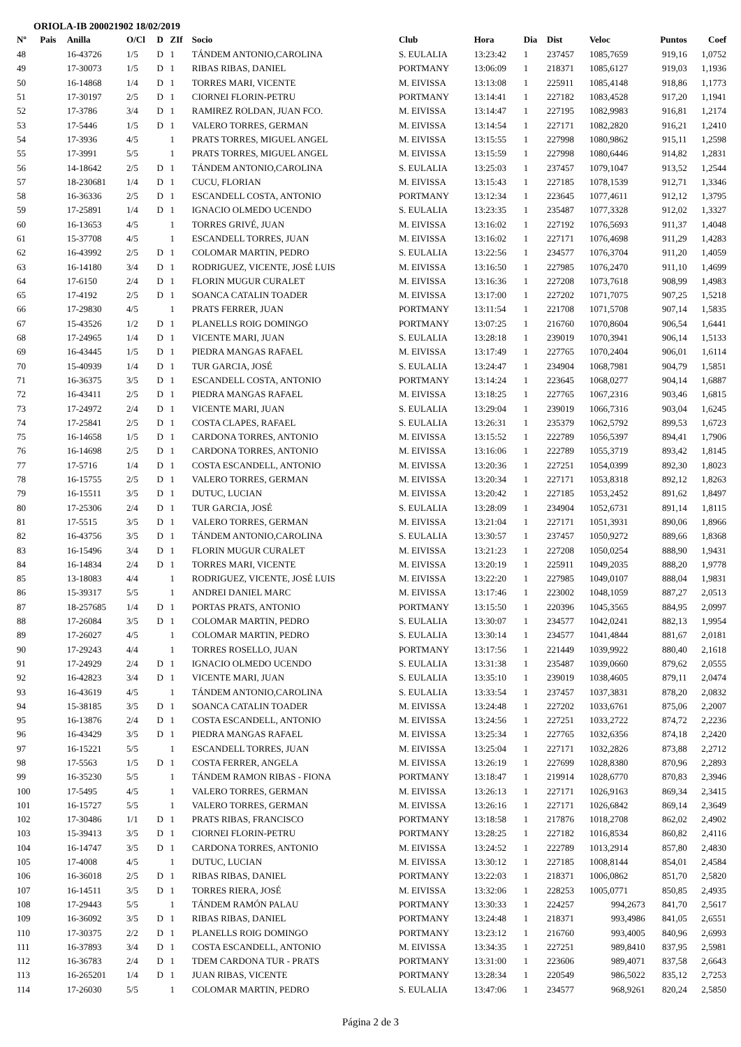ORIOLA-IB 200021902 18/02/2019
| Nº | Pais | Anilla | O/Cl | D | ZIf | Socio | Club | Hora | Dia | Dist | Veloc | Puntos | Coef |
| --- | --- | --- | --- | --- | --- | --- | --- | --- | --- | --- | --- | --- | --- |
| 48 | | 16-43726 | 1/5 | D | 1 | TÁNDEM ANTONIO,CAROLINA | S. EULALIA | 13:23:42 | 1 | 237457 | 1085,7659 | 919,16 | 1,0752 |
| 49 | | 17-30073 | 1/5 | D | 1 | RIBAS RIBAS, DANIEL | PORTMANY | 13:06:09 | 1 | 218371 | 1085,6127 | 919,03 | 1,1936 |
| 50 | | 16-14868 | 1/4 | D | 1 | TORRES MARI, VICENTE | M. EIVISSA | 13:13:08 | 1 | 225911 | 1085,4148 | 918,86 | 1,1773 |
| 51 | | 17-30197 | 2/5 | D | 1 | CIORNEI FLORIN-PETRU | PORTMANY | 13:14:41 | 1 | 227182 | 1083,4528 | 917,20 | 1,1941 |
| 52 | | 17-3786 | 3/4 | D | 1 | RAMIREZ ROLDAN, JUAN FCO. | M. EIVISSA | 13:14:47 | 1 | 227195 | 1082,9983 | 916,81 | 1,2174 |
| 53 | | 17-5446 | 1/5 | D | 1 | VALERO TORRES, GERMAN | M. EIVISSA | 13:14:54 | 1 | 227171 | 1082,2820 | 916,21 | 1,2410 |
| 54 | | 17-3936 | 4/5 | | 1 | PRATS TORRES, MIGUEL ANGEL | M. EIVISSA | 13:15:55 | 1 | 227998 | 1080,9862 | 915,11 | 1,2598 |
| 55 | | 17-3991 | 5/5 | | 1 | PRATS TORRES, MIGUEL ANGEL | M. EIVISSA | 13:15:59 | 1 | 227998 | 1080,6446 | 914,82 | 1,2831 |
| 56 | | 14-18642 | 2/5 | D | 1 | TÁNDEM ANTONIO,CAROLINA | S. EULALIA | 13:25:03 | 1 | 237457 | 1079,1047 | 913,52 | 1,2544 |
| 57 | | 18-230681 | 1/4 | D | 1 | CUCU, FLORIAN | M. EIVISSA | 13:15:43 | 1 | 227185 | 1078,1539 | 912,71 | 1,3346 |
| 58 | | 16-36336 | 2/5 | D | 1 | ESCANDELL COSTA, ANTONIO | PORTMANY | 13:12:34 | 1 | 223645 | 1077,4611 | 912,12 | 1,3795 |
| 59 | | 17-25891 | 1/4 | D | 1 | IGNACIO OLMEDO UCENDO | S. EULALIA | 13:23:35 | 1 | 235487 | 1077,3328 | 912,02 | 1,3327 |
| 60 | | 16-13653 | 4/5 | | 1 | TORRES GRIVÉ, JUAN | M. EIVISSA | 13:16:02 | 1 | 227192 | 1076,5693 | 911,37 | 1,4048 |
| 61 | | 15-37708 | 4/5 | | 1 | ESCANDELL TORRES, JUAN | M. EIVISSA | 13:16:02 | 1 | 227171 | 1076,4698 | 911,29 | 1,4283 |
| 62 | | 16-43992 | 2/5 | D | 1 | COLOMAR MARTIN, PEDRO | S. EULALIA | 13:22:56 | 1 | 234577 | 1076,3704 | 911,20 | 1,4059 |
| 63 | | 16-14180 | 3/4 | D | 1 | RODRIGUEZ, VICENTE, JOSÉ LUIS | M. EIVISSA | 13:16:50 | 1 | 227985 | 1076,2470 | 911,10 | 1,4699 |
| 64 | | 17-6150 | 2/4 | D | 1 | FLORIN MUGUR CURALET | M. EIVISSA | 13:16:36 | 1 | 227208 | 1073,7618 | 908,99 | 1,4983 |
| 65 | | 17-4192 | 2/5 | D | 1 | SOANCA CATALIN TOADER | M. EIVISSA | 13:17:00 | 1 | 227202 | 1071,7075 | 907,25 | 1,5218 |
| 66 | | 17-29830 | 4/5 | | 1 | PRATS FERRER, JUAN | PORTMANY | 13:11:54 | 1 | 221708 | 1071,5708 | 907,14 | 1,5835 |
| 67 | | 15-43526 | 1/2 | D | 1 | PLANELLS ROIG DOMINGO | PORTMANY | 13:07:25 | 1 | 216760 | 1070,8604 | 906,54 | 1,6441 |
| 68 | | 17-24965 | 1/4 | D | 1 | VICENTE MARI, JUAN | S. EULALIA | 13:28:18 | 1 | 239019 | 1070,3941 | 906,14 | 1,5133 |
| 69 | | 16-43445 | 1/5 | D | 1 | PIEDRA MANGAS RAFAEL | M. EIVISSA | 13:17:49 | 1 | 227765 | 1070,2404 | 906,01 | 1,6114 |
| 70 | | 15-40939 | 1/4 | D | 1 | TUR GARCIA, JOSÉ | S. EULALIA | 13:24:47 | 1 | 234904 | 1068,7981 | 904,79 | 1,5851 |
| 71 | | 16-36375 | 3/5 | D | 1 | ESCANDELL COSTA, ANTONIO | PORTMANY | 13:14:24 | 1 | 223645 | 1068,0277 | 904,14 | 1,6887 |
| 72 | | 16-43411 | 2/5 | D | 1 | PIEDRA MANGAS RAFAEL | M. EIVISSA | 13:18:25 | 1 | 227765 | 1067,2316 | 903,46 | 1,6815 |
| 73 | | 17-24972 | 2/4 | D | 1 | VICENTE MARI, JUAN | S. EULALIA | 13:29:04 | 1 | 239019 | 1066,7316 | 903,04 | 1,6245 |
| 74 | | 17-25841 | 2/5 | D | 1 | COSTA CLAPES, RAFAEL | S. EULALIA | 13:26:31 | 1 | 235379 | 1062,5792 | 899,53 | 1,6723 |
| 75 | | 16-14658 | 1/5 | D | 1 | CARDONA TORRES, ANTONIO | M. EIVISSA | 13:15:52 | 1 | 222789 | 1056,5397 | 894,41 | 1,7906 |
| 76 | | 16-14698 | 2/5 | D | 1 | CARDONA TORRES, ANTONIO | M. EIVISSA | 13:16:06 | 1 | 222789 | 1055,3719 | 893,42 | 1,8145 |
| 77 | | 17-5716 | 1/4 | D | 1 | COSTA ESCANDELL, ANTONIO | M. EIVISSA | 13:20:36 | 1 | 227251 | 1054,0399 | 892,30 | 1,8023 |
| 78 | | 16-15755 | 2/5 | D | 1 | VALERO TORRES, GERMAN | M. EIVISSA | 13:20:34 | 1 | 227171 | 1053,8318 | 892,12 | 1,8263 |
| 79 | | 16-15511 | 3/5 | D | 1 | DUTUC, LUCIAN | M. EIVISSA | 13:20:42 | 1 | 227185 | 1053,2452 | 891,62 | 1,8497 |
| 80 | | 17-25306 | 2/4 | D | 1 | TUR GARCIA, JOSÉ | S. EULALIA | 13:28:09 | 1 | 234904 | 1052,6731 | 891,14 | 1,8115 |
| 81 | | 17-5515 | 3/5 | D | 1 | VALERO TORRES, GERMAN | M. EIVISSA | 13:21:04 | 1 | 227171 | 1051,3931 | 890,06 | 1,8966 |
| 82 | | 16-43756 | 3/5 | D | 1 | TÁNDEM ANTONIO,CAROLINA | S. EULALIA | 13:30:57 | 1 | 237457 | 1050,9272 | 889,66 | 1,8368 |
| 83 | | 16-15496 | 3/4 | D | 1 | FLORIN MUGUR CURALET | M. EIVISSA | 13:21:23 | 1 | 227208 | 1050,0254 | 888,90 | 1,9431 |
| 84 | | 16-14834 | 2/4 | D | 1 | TORRES MARI, VICENTE | M. EIVISSA | 13:20:19 | 1 | 225911 | 1049,2035 | 888,20 | 1,9778 |
| 85 | | 13-18083 | 4/4 | | 1 | RODRIGUEZ, VICENTE, JOSÉ LUIS | M. EIVISSA | 13:22:20 | 1 | 227985 | 1049,0107 | 888,04 | 1,9831 |
| 86 | | 15-39317 | 5/5 | | 1 | ANDREI DANIEL MARC | M. EIVISSA | 13:17:46 | 1 | 223002 | 1048,1059 | 887,27 | 2,0513 |
| 87 | | 18-257685 | 1/4 | D | 1 | PORTAS PRATS, ANTONIO | PORTMANY | 13:15:50 | 1 | 220396 | 1045,3565 | 884,95 | 2,0997 |
| 88 | | 17-26084 | 3/5 | D | 1 | COLOMAR MARTIN, PEDRO | S. EULALIA | 13:30:07 | 1 | 234577 | 1042,0241 | 882,13 | 1,9954 |
| 89 | | 17-26027 | 4/5 | | 1 | COLOMAR MARTIN, PEDRO | S. EULALIA | 13:30:14 | 1 | 234577 | 1041,4844 | 881,67 | 2,0181 |
| 90 | | 17-29243 | 4/4 | | 1 | TORRES ROSELLO, JUAN | PORTMANY | 13:17:56 | 1 | 221449 | 1039,9922 | 880,40 | 2,1618 |
| 91 | | 17-24929 | 2/4 | D | 1 | IGNACIO OLMEDO UCENDO | S. EULALIA | 13:31:38 | 1 | 235487 | 1039,0660 | 879,62 | 2,0555 |
| 92 | | 16-42823 | 3/4 | D | 1 | VICENTE MARI, JUAN | S. EULALIA | 13:35:10 | 1 | 239019 | 1038,4605 | 879,11 | 2,0474 |
| 93 | | 16-43619 | 4/5 | | 1 | TÁNDEM ANTONIO,CAROLINA | S. EULALIA | 13:33:54 | 1 | 237457 | 1037,3831 | 878,20 | 2,0832 |
| 94 | | 15-38185 | 3/5 | D | 1 | SOANCA CATALIN TOADER | M. EIVISSA | 13:24:48 | 1 | 227202 | 1033,6761 | 875,06 | 2,2007 |
| 95 | | 16-13876 | 2/4 | D | 1 | COSTA ESCANDELL, ANTONIO | M. EIVISSA | 13:24:56 | 1 | 227251 | 1033,2722 | 874,72 | 2,2236 |
| 96 | | 16-43429 | 3/5 | D | 1 | PIEDRA MANGAS RAFAEL | M. EIVISSA | 13:25:34 | 1 | 227765 | 1032,6356 | 874,18 | 2,2420 |
| 97 | | 16-15221 | 5/5 | | 1 | ESCANDELL TORRES, JUAN | M. EIVISSA | 13:25:04 | 1 | 227171 | 1032,2826 | 873,88 | 2,2712 |
| 98 | | 17-5563 | 1/5 | D | 1 | COSTA FERRER, ANGELA | M. EIVISSA | 13:26:19 | 1 | 227699 | 1028,8380 | 870,96 | 2,2893 |
| 99 | | 16-35230 | 5/5 | | 1 | TÁNDEM RAMON RIBAS - FIONA | PORTMANY | 13:18:47 | 1 | 219914 | 1028,6770 | 870,83 | 2,3946 |
| 100 | | 17-5495 | 4/5 | | 1 | VALERO TORRES, GERMAN | M. EIVISSA | 13:26:13 | 1 | 227171 | 1026,9163 | 869,34 | 2,3415 |
| 101 | | 16-15727 | 5/5 | | 1 | VALERO TORRES, GERMAN | M. EIVISSA | 13:26:16 | 1 | 227171 | 1026,6842 | 869,14 | 2,3649 |
| 102 | | 17-30486 | 1/1 | D | 1 | PRATS RIBAS, FRANCISCO | PORTMANY | 13:18:58 | 1 | 217876 | 1018,2708 | 862,02 | 2,4902 |
| 103 | | 15-39413 | 3/5 | D | 1 | CIORNEI FLORIN-PETRU | PORTMANY | 13:28:25 | 1 | 227182 | 1016,8534 | 860,82 | 2,4116 |
| 104 | | 16-14747 | 3/5 | D | 1 | CARDONA TORRES, ANTONIO | M. EIVISSA | 13:24:52 | 1 | 222789 | 1013,2914 | 857,80 | 2,4830 |
| 105 | | 17-4008 | 4/5 | | 1 | DUTUC, LUCIAN | M. EIVISSA | 13:30:12 | 1 | 227185 | 1008,8144 | 854,01 | 2,4584 |
| 106 | | 16-36018 | 2/5 | D | 1 | RIBAS RIBAS, DANIEL | PORTMANY | 13:22:03 | 1 | 218371 | 1006,0862 | 851,70 | 2,5820 |
| 107 | | 16-14511 | 3/5 | D | 1 | TORRES RIERA, JOSÉ | M. EIVISSA | 13:32:06 | 1 | 228253 | 1005,0771 | 850,85 | 2,4935 |
| 108 | | 17-29443 | 5/5 | | 1 | TÁNDEM RAMÓN PALAU | PORTMANY | 13:30:33 | 1 | 224257 | 994,2673 | 841,70 | 2,5617 |
| 109 | | 16-36092 | 3/5 | D | 1 | RIBAS RIBAS, DANIEL | PORTMANY | 13:24:48 | 1 | 218371 | 993,4986 | 841,05 | 2,6551 |
| 110 | | 17-30375 | 2/2 | D | 1 | PLANELLS ROIG DOMINGO | PORTMANY | 13:23:12 | 1 | 216760 | 993,4005 | 840,96 | 2,6993 |
| 111 | | 16-37893 | 3/4 | D | 1 | COSTA ESCANDELL, ANTONIO | M. EIVISSA | 13:34:35 | 1 | 227251 | 989,8410 | 837,95 | 2,5981 |
| 112 | | 16-36783 | 2/4 | D | 1 | TDEM CARDONA TUR - PRATS | PORTMANY | 13:31:00 | 1 | 223606 | 989,4071 | 837,58 | 2,6643 |
| 113 | | 16-265201 | 1/4 | D | 1 | JUAN RIBAS, VICENTE | PORTMANY | 13:28:34 | 1 | 220549 | 986,5022 | 835,12 | 2,7253 |
| 114 | | 17-26030 | 5/5 | | 1 | COLOMAR MARTIN, PEDRO | S. EULALIA | 13:47:06 | 1 | 234577 | 968,9261 | 820,24 | 2,5850 |
Página 2 de 3